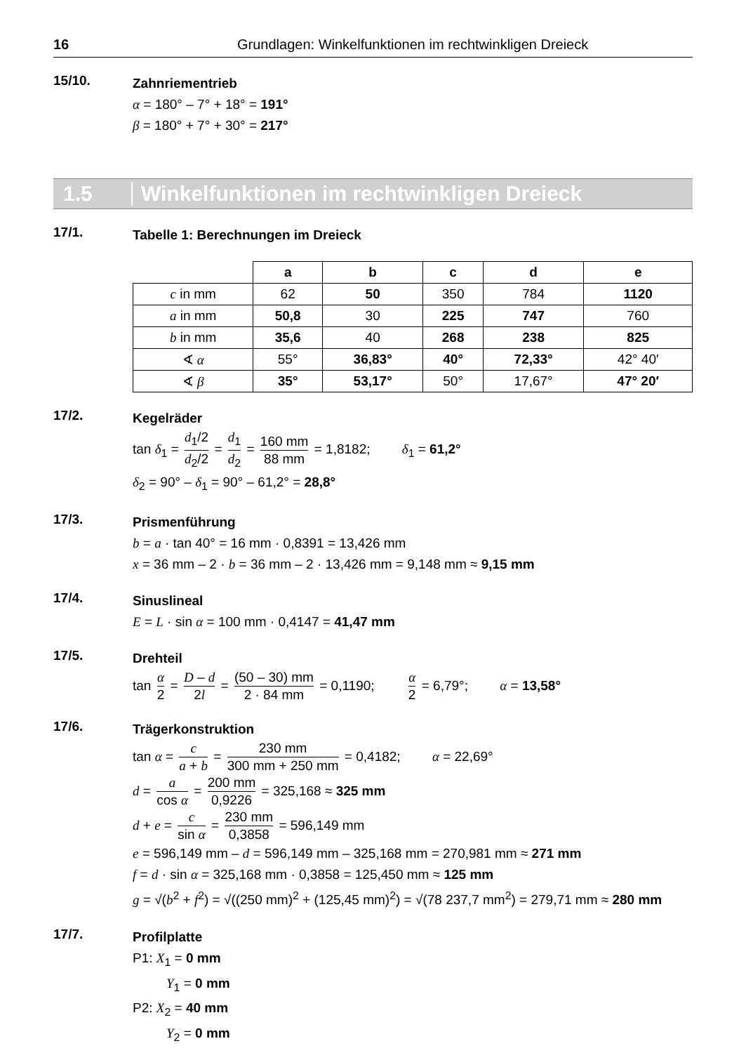16 Grundlagen: Winkelfunktionen im rechtwinkligen Dreieck
15/10.
Zahnriementrieb
α = 180° – 7° + 18° = 191°
β = 180° + 7° + 30° = 217°
1.5 Winkelfunktionen im rechtwinkligen Dreieck
17/1.
Tabelle 1: Berechnungen im Dreieck
| | a | b | c | d | e |
| --- | --- | --- | --- | --- | --- |
| c in mm | 62 | 50 | 350 | 784 | 1120 |
| a in mm | 50,8 | 30 | 225 | 747 | 760 |
| b in mm | 35,6 | 40 | 268 | 238 | 825 |
| ∢ α | 55° | 36,83° | 40° | 72,33° | 42° 40′ |
| ∢ β | 35° | 53,17° | 50° | 17,67° | 47° 20′ |
17/2.
Kegelräder
tan δ<sub>1</sub> = d<sub>1</sub>/2 d<sub>2</sub>/2 = d<sub>1</sub> d<sub>2</sub> = 160 mm 88 mm = 1,8182; δ<sub>1</sub> = 61,2°
δ<sub>2</sub> = 90° – δ<sub>1</sub> = 90° – 61,2° = 28,8°
17/3.
Prismenführung
b = a · tan 40° = 16 mm · 0,8391 = 13,426 mm
x = 36 mm – 2 · b = 36 mm – 2 · 13,426 mm = 9,148 mm ≈ 9,15 mm
17/4.
Sinuslineal
E = L · sin α = 100 mm · 0,4147 = 41,47 mm
17/5.
Drehteil
tan α 2 = D – d 2l = (50 – 30) mm 2 · 84 mm = 0,1190; α 2 = 6,79°; α = 13,58°
17/6.
Trägerkonstruktion
tan α = c a + b = 230 mm 300 mm + 250 mm = 0,4182; α = 22,69°
d = a cos α = 200 mm 0,9226 = 325,168 ≈ 325 mm
d + e = c sin α = 230 mm 0,3858 = 596,149 mm
e = 596,149 mm – d = 596,149 mm – 325,168 mm = 270,981 mm ≈ 271 mm
f = d · sin α = 325,168 mm · 0,3858 = 125,450 mm ≈ 125 mm
g = √(b<sup>2</sup> + f<sup>2</sup>) = √((250 mm)<sup>2</sup> + (125,45 mm)<sup>2</sup>) = √(78 237,7 mm<sup>2</sup>) = 279,71 mm ≈ 280 mm
17/7.
Profilplatte
P1: X<sub>1</sub> = 0 mm
Y<sub>1</sub> = 0 mm
P2: X<sub>2</sub> = 40 mm
Y<sub>2</sub> = 0 mm